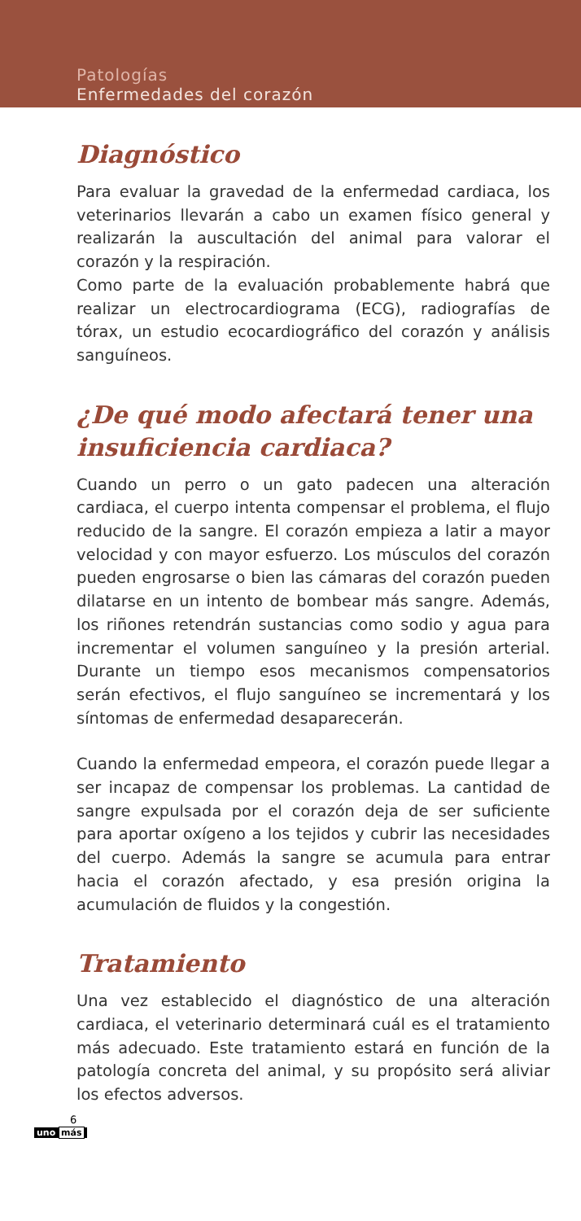Patologías
Enfermedades del corazón
Diagnóstico
Para evaluar la gravedad de la enfermedad cardiaca, los veterinarios llevarán a cabo un examen físico general y realizarán la auscultación del animal para valorar el corazón y la respiración.
Como parte de la evaluación probablemente habrá que realizar un electrocardiograma (ECG), radiografías de tórax, un estudio ecocardiográfico del corazón y análisis sanguíneos.
¿De qué modo afectará tener una insuficiencia cardiaca?
Cuando un perro o un gato padecen una alteración cardiaca, el cuerpo intenta compensar el problema, el flujo reducido de la sangre. El corazón empieza a latir a mayor velocidad y con mayor esfuerzo. Los músculos del corazón pueden engrosarse o bien las cámaras del corazón pueden dilatarse en un intento de bombear más sangre. Además, los riñones retendrán sustancias como sodio y agua para incrementar el volumen sanguíneo y la presión arterial. Durante un tiempo esos mecanismos compensatorios serán efectivos, el flujo sanguíneo se incrementará y los síntomas de enfermedad desaparecerán.
Cuando la enfermedad empeora, el corazón puede llegar a ser incapaz de compensar los problemas. La cantidad de sangre expulsada por el corazón deja de ser suficiente para aportar oxígeno a los tejidos y cubrir las necesidades del cuerpo. Además la sangre se acumula para entrar hacia el corazón afectado, y esa presión origina la acumulación de fluidos y la congestión.
Tratamiento
Una vez establecido el diagnóstico de una alteración cardiaca, el veterinario determinará cuál es el tratamiento más adecuado. Este tratamiento estará en función de la patología concreta del animal, y su propósito será aliviar los efectos adversos.
6
uno más